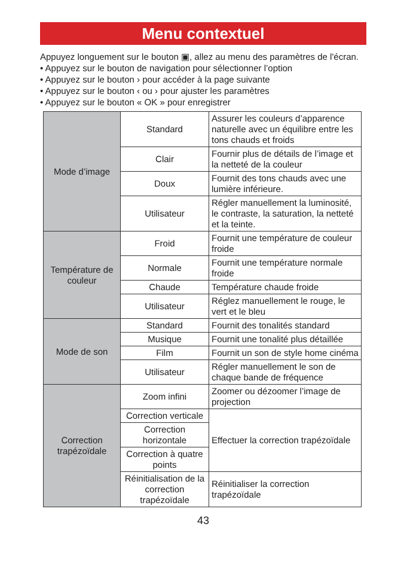Menu contextuel
Appuyez longuement sur le bouton ▣, allez au menu des paramètres de l'écran.
• Appuyez sur le bouton de navigation pour sélectionner l’option
• Appuyez sur le bouton › pour accéder à la page suivante
• Appuyez sur le bouton ‹ ou › pour ajuster les paramètres
• Appuyez sur le bouton « OK » pour enregistrer
| Mode d’image | Standard | Assurer les couleurs d’apparence naturelle avec un équilibre entre les tons chauds et froids |
| | Clair | Fournir plus de détails de l’image et la netteté de la couleur |
| | Doux | Fournit des tons chauds avec une lumière inférieure. |
| | Utilisateur | Régler manuellement la luminosité, le contraste, la saturation, la netteté et la teinte. |
| Température de couleur | Froid | Fournit une température de couleur froide |
| | Normale | Fournit une température normale froide |
| | Chaude | Température chaude froide |
| | Utilisateur | Réglez manuellement le rouge, le vert et le bleu |
| Mode de son | Standard | Fournit des tonalités standard |
| | Musique | Fournit une tonalité plus détaillée |
| | Film | Fournit un son de style home cinéma |
| | Utilisateur | Régler manuellement le son de chaque bande de fréquence |
| Correction trapézoïdale | Zoom infini | Zoomer ou dézoomer l’image de projection |
| | Correction verticale | Effectuer la correction trapézoïdale |
| | Correction horizontale | |
| | Correction à quatre points | |
| | Réinitialisation de la correction trapézoïdale | Réinitialiser la correction trapézoïdale |
43